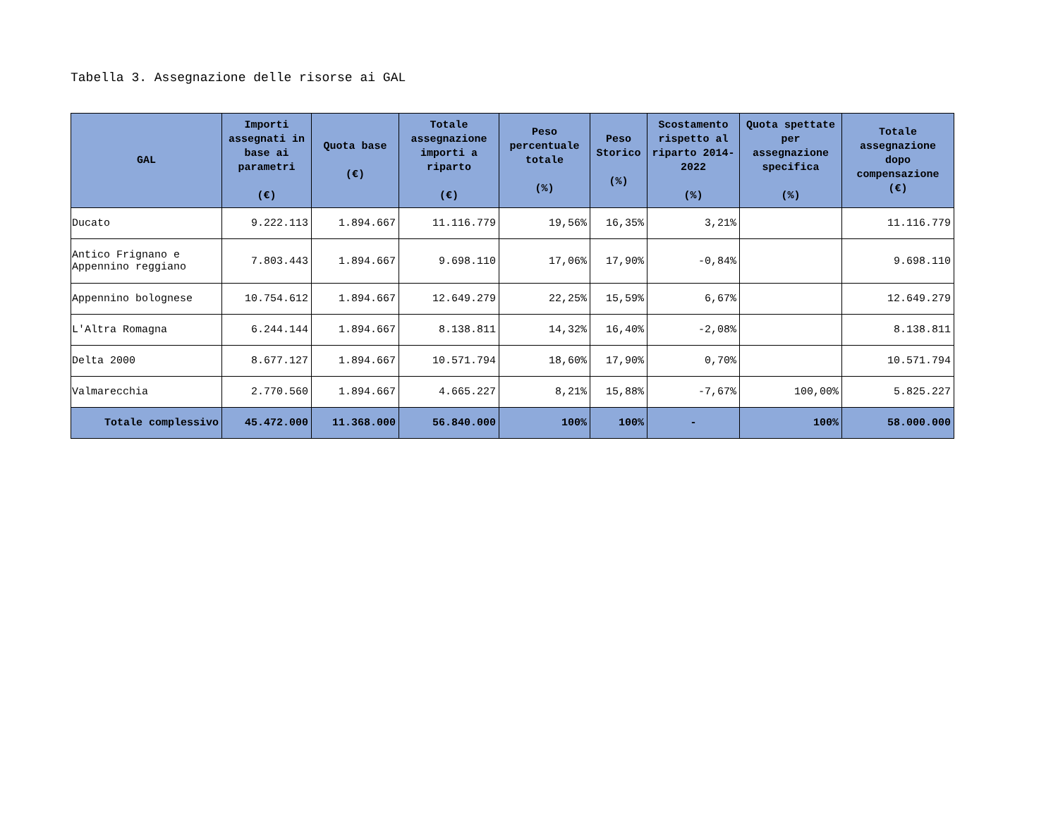Tabella 3. Assegnazione delle risorse ai GAL
| GAL | Importi assegnati in base ai parametri (€) | Quota base (€) | Totale assegnazione importi a riparto (€) | Peso percentuale totale (%) | Peso Storico (%) | Scostamento rispetto al riparto 2014-2022 (%) | Quota spettate per assegnazione specifica (%) | Totale assegnazione dopo compensazione (€) |
| --- | --- | --- | --- | --- | --- | --- | --- | --- |
| Ducato | 9.222.113 | 1.894.667 | 11.116.779 | 19,56% | 16,35% | 3,21% | | 11.116.779 |
| Antico Frignano e Appennino reggiano | 7.803.443 | 1.894.667 | 9.698.110 | 17,06% | 17,90% | -0,84% | | 9.698.110 |
| Appennino bolognese | 10.754.612 | 1.894.667 | 12.649.279 | 22,25% | 15,59% | 6,67% | | 12.649.279 |
| L'Altra Romagna | 6.244.144 | 1.894.667 | 8.138.811 | 14,32% | 16,40% | -2,08% | | 8.138.811 |
| Delta 2000 | 8.677.127 | 1.894.667 | 10.571.794 | 18,60% | 17,90% | 0,70% | | 10.571.794 |
| Valmarecchia | 2.770.560 | 1.894.667 | 4.665.227 | 8,21% | 15,88% | -7,67% | 100,00% | 5.825.227 |
| Totale complessivo | 45.472.000 | 11.368.000 | 56.840.000 | 100% | 100% | - | 100% | 58.000.000 |